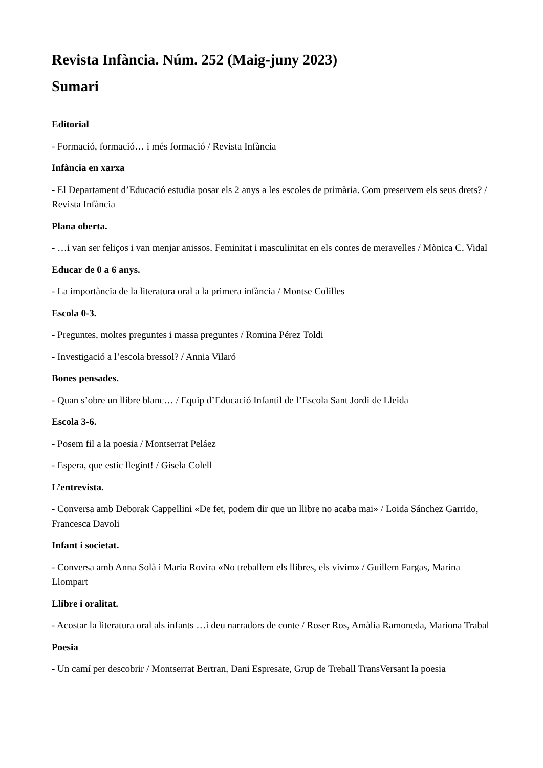Revista Infància. Núm. 252 (Maig-juny 2023)
Sumari
Editorial
- Formació, formació… i més formació / Revista Infància
Infància en xarxa
- El Departament d’Educació estudia posar els 2 anys a les escoles de primària. Com preservem els seus drets? / Revista Infància
Plana oberta.
- …i van ser feliços i van menjar anissos. Feminitat i masculinitat en els contes de meravelles / Mònica C. Vidal
Educar de 0 a 6 anys.
- La importància de la literatura oral a la primera infància / Montse Colilles
Escola 0-3.
- Preguntes, moltes preguntes i massa preguntes / Romina Pérez Toldi
- Investigació a l’escola bressol? / Annia Vilaró
Bones pensades.
- Quan s’obre un llibre blanc… / Equip d’Educació Infantil de l’Escola Sant Jordi de Lleida
Escola 3-6.
- Posem fil a la poesia / Montserrat Peláez
- Espera, que estic llegint! / Gisela Colell
L’entrevista.
- Conversa amb Deborak Cappellini «De fet, podem dir que un llibre no acaba mai» / Loida Sánchez Garrido, Francesca Davoli
Infant i societat.
- Conversa amb Anna Solà i Maria Rovira «No treballem els llibres, els vivim» / Guillem Fargas, Marina Llompart
Llibre i oralitat.
- Acostar la literatura oral als infants …i deu narradors de conte / Roser Ros, Amàlia Ramoneda, Mariona Trabal
Poesia
- Un camí per descobrir / Montserrat Bertran, Dani Espresate, Grup de Treball TransVersant la poesia